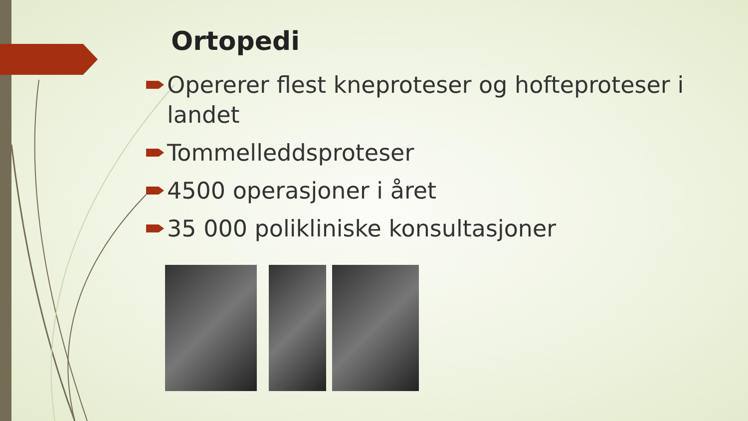Ortopedi
Opererer flest kneproteser og hofteproteser i landet
Tommelleddsproteser
4500 operasjoner i året
35 000 polikliniske konsultasjoner